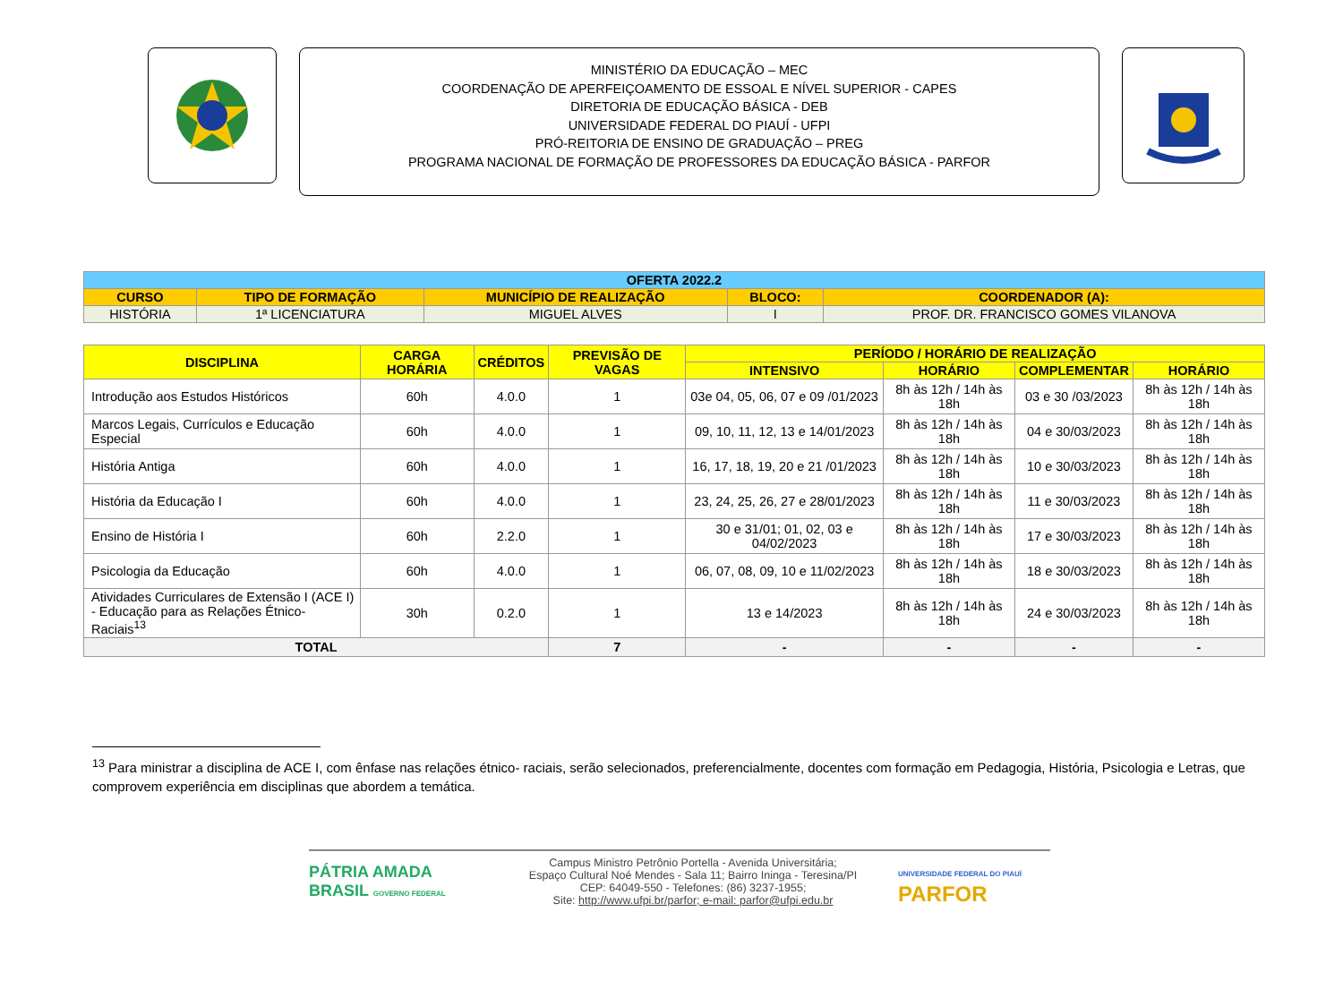MINISTÉRIO DA EDUCAÇÃO – MEC
COORDENAÇÃO DE APERFEIÇOAMENTO DE ESSOAL E NÍVEL SUPERIOR - CAPES
DIRETORIA DE EDUCAÇÃO BÁSICA - DEB
UNIVERSIDADE FEDERAL DO PIAUÍ - UFPI
PRÓ-REITORIA DE ENSINO DE GRADUAÇÃO – PREG
PROGRAMA NACIONAL DE FORMAÇÃO DE PROFESSORES DA EDUCAÇÃO BÁSICA - PARFOR
| OFERTA 2022.2 | | | | |
| CURSO | TIPO DE FORMAÇÃO | MUNICÍPIO DE REALIZAÇÃO | BLOCO: | COORDENADOR (A): |
| HISTÓRIA | 1ª LICENCIATURA | MIGUEL ALVES | I | PROF. DR. FRANCISCO GOMES VILANOVA |
| DISCIPLINA | CARGA HORÁRIA | CRÉDITOS | PREVISÃO DE VAGAS | PERÍODO / HORÁRIO DE REALIZAÇÃO | | | |
| --- | --- | --- | --- | --- | --- | --- | --- |
| | | | | INTENSIVO | HORÁRIO | COMPLEMENTAR | HORÁRIO |
| Introdução aos Estudos Históricos | 60h | 4.0.0 | 1 | 03e 04, 05, 06, 07 e 09 /01/2023 | 8h às 12h / 14h às 18h | 03 e 30 /03/2023 | 8h às 12h / 14h às 18h |
| Marcos Legais, Currículos e Educação Especial | 60h | 4.0.0 | 1 | 09, 10, 11, 12, 13 e 14/01/2023 | 8h às 12h / 14h às 18h | 04 e 30/03/2023 | 8h às 12h / 14h às 18h |
| História Antiga | 60h | 4.0.0 | 1 | 16, 17, 18, 19, 20 e 21 /01/2023 | 8h às 12h / 14h às 18h | 10 e 30/03/2023 | 8h às 12h / 14h às 18h |
| História da Educação I | 60h | 4.0.0 | 1 | 23, 24, 25, 26, 27 e 28/01/2023 | 8h às 12h / 14h às 18h | 11 e 30/03/2023 | 8h às 12h / 14h às 18h |
| Ensino de História I | 60h | 2.2.0 | 1 | 30 e 31/01; 01, 02, 03 e 04/02/2023 | 8h às 12h / 14h às 18h | 17 e 30/03/2023 | 8h às 12h / 14h às 18h |
| Psicologia da Educação | 60h | 4.0.0 | 1 | 06, 07, 08, 09, 10 e 11/02/2023 | 8h às 12h / 14h às 18h | 18 e 30/03/2023 | 8h às 12h / 14h às 18h |
| Atividades Curriculares de Extensão I (ACE I) - Educação para as Relações Étnico-Raciais<sup>13</sup> | 30h | 0.2.0 | 1 | 13 e 14/2023 | 8h às 12h / 14h às 18h | 24 e 30/03/2023 | 8h às 12h / 14h às 18h |
| TOTAL | | | 7 | - | - | - | - |
<sup>13</sup> Para ministrar a disciplina de ACE I, com ênfase nas relações étnico- raciais, serão selecionados, preferencialmente, docentes com formação em Pedagogia, História, Psicologia e Letras, que comprovem experiência em disciplinas que abordem a temática.
PÁTRIA AMADA BRASIL GOVERNO FEDERAL
Campus Ministro Petrônio Portella - Avenida Universitária;
Espaço Cultural Noé Mendes - Sala 11; Bairro Ininga - Teresina/PI
CEP: 64049-550 - Telefones: (86) 3237-1955;
Site: http://www.ufpi.br/parfor; e-mail: parfor@ufpi.edu.br
UNIVERSIDADE FEDERAL DO PIAUÍ
PARFOR